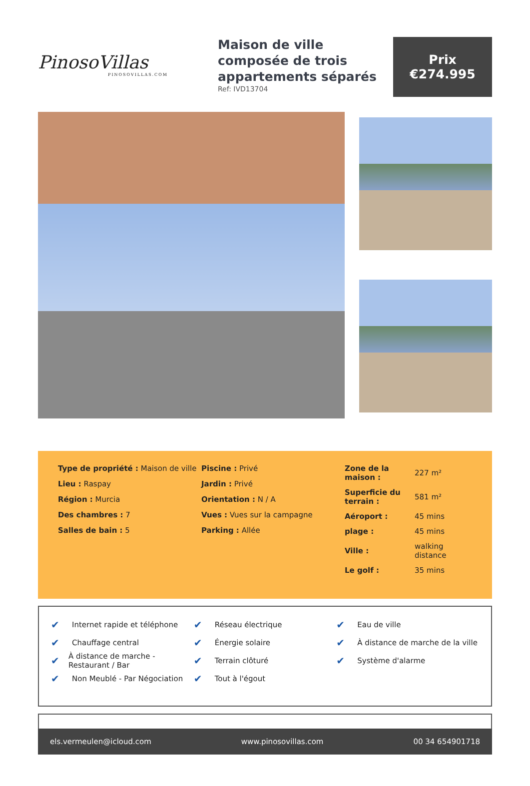PinosoVillas
PINOSOVILLAS.COM
Maison de ville composée de trois appartements séparés
Ref: IVD13704
Prix
€274.995
Type de propriété : Maison de ville
Lieu : Raspay
Région : Murcia
Des chambres : 7
Salles de bain : 5
Piscine : Privé
Jardin : Privé
Orientation : N / A
Vues : Vues sur la campagne
Parking : Allée
| Zone de la maison : | 227 m² |
| Superficie du terrain : | 581 m² |
| Aéroport : | 45 mins |
| plage : | 45 mins |
| Ville : | walking distance |
| Le golf : | 35 mins |
✔ Internet rapide et téléphone
✔ Chauffage central
✔ À distance de marche - Restaurant / Bar
✔ Non Meublé - Par Négociation
✔ Réseau électrique
✔ Énergie solaire
✔ Terrain clôturé
✔ Tout à l'égout
✔ Eau de ville
✔ À distance de marche de la ville
✔ Système d'alarme
els.vermeulen@icloud.com www.pinosovillas.com 00 34 654901718